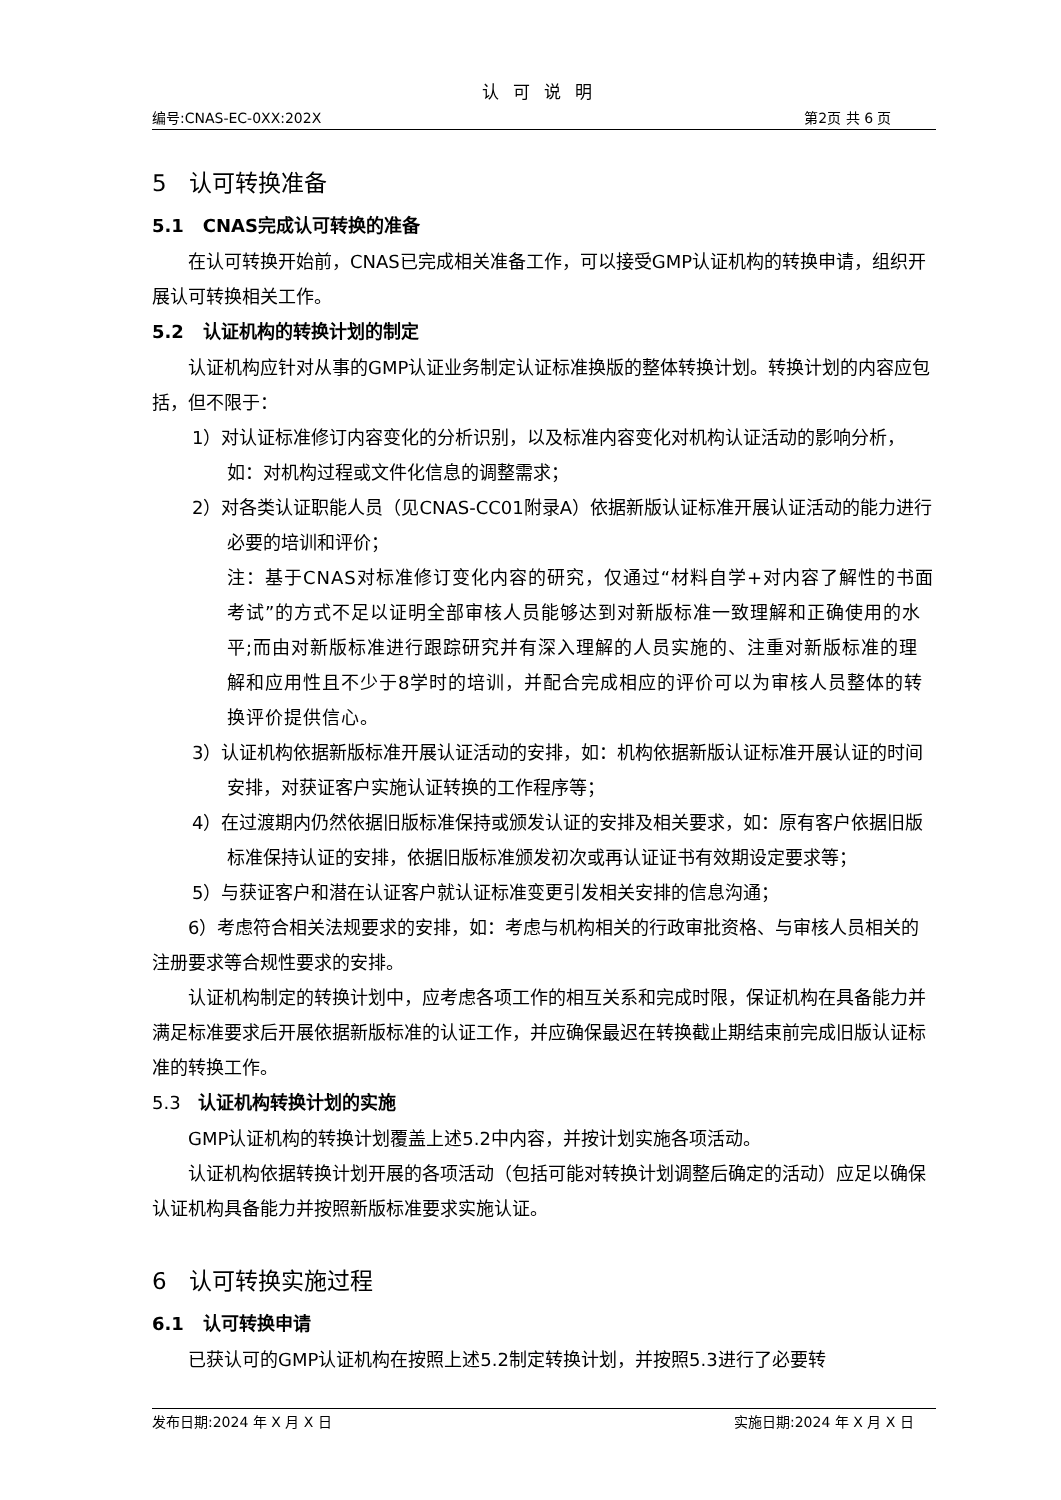认可说明
编号:CNAS-EC-0XX:202X 第2页 共 6 页
5 认可转换准备
5.1 CNAS完成认可转换的准备
在认可转换开始前，CNAS已完成相关准备工作，可以接受GMP认证机构的转换申请，组织开展认可转换相关工作。
5.2 认证机构的转换计划的制定
认证机构应针对从事的GMP认证业务制定认证标准换版的整体转换计划。转换计划的内容应包括，但不限于：
1）对认证标准修订内容变化的分析识别，以及标准内容变化对机构认证活动的影响分析，如：对机构过程或文件化信息的调整需求；
2）对各类认证职能人员（见CNAS-CC01附录A）依据新版认证标准开展认证活动的能力进行必要的培训和评价；
注：基于CNAS对标准修订变化内容的研究，仅通过“材料自学+对内容了解性的书面考试”的方式不足以证明全部审核人员能够达到对新版标准一致理解和正确使用的水平;而由对新版标准进行跟踪研究并有深入理解的人员实施的、注重对新版标准的理解和应用性且不少于8学时的培训，并配合完成相应的评价可以为审核人员整体的转换评价提供信心。
3）认证机构依据新版标准开展认证活动的安排，如：机构依据新版认证标准开展认证的时间安排，对获证客户实施认证转换的工作程序等；
4）在过渡期内仍然依据旧版标准保持或颁发认证的安排及相关要求，如：原有客户依据旧版标准保持认证的安排，依据旧版标准颁发初次或再认证证书有效期设定要求等；
5）与获证客户和潜在认证客户就认证标准变更引发相关安排的信息沟通；
6）考虑符合相关法规要求的安排，如：考虑与机构相关的行政审批资格、与审核人员相关的注册要求等合规性要求的安排。
认证机构制定的转换计划中，应考虑各项工作的相互关系和完成时限，保证机构在具备能力并满足标准要求后开展依据新版标准的认证工作，并应确保最迟在转换截止期结束前完成旧版认证标准的转换工作。
5.3 认证机构转换计划的实施
GMP认证机构的转换计划覆盖上述5.2中内容，并按计划实施各项活动。
认证机构依据转换计划开展的各项活动（包括可能对转换计划调整后确定的活动）应足以确保认证机构具备能力并按照新版标准要求实施认证。
6 认可转换实施过程
6.1 认可转换申请
已获认可的GMP认证机构在按照上述5.2制定转换计划，并按照5.3进行了必要转
发布日期:2024 年 X 月 X 日 实施日期:2024 年 X 月 X 日